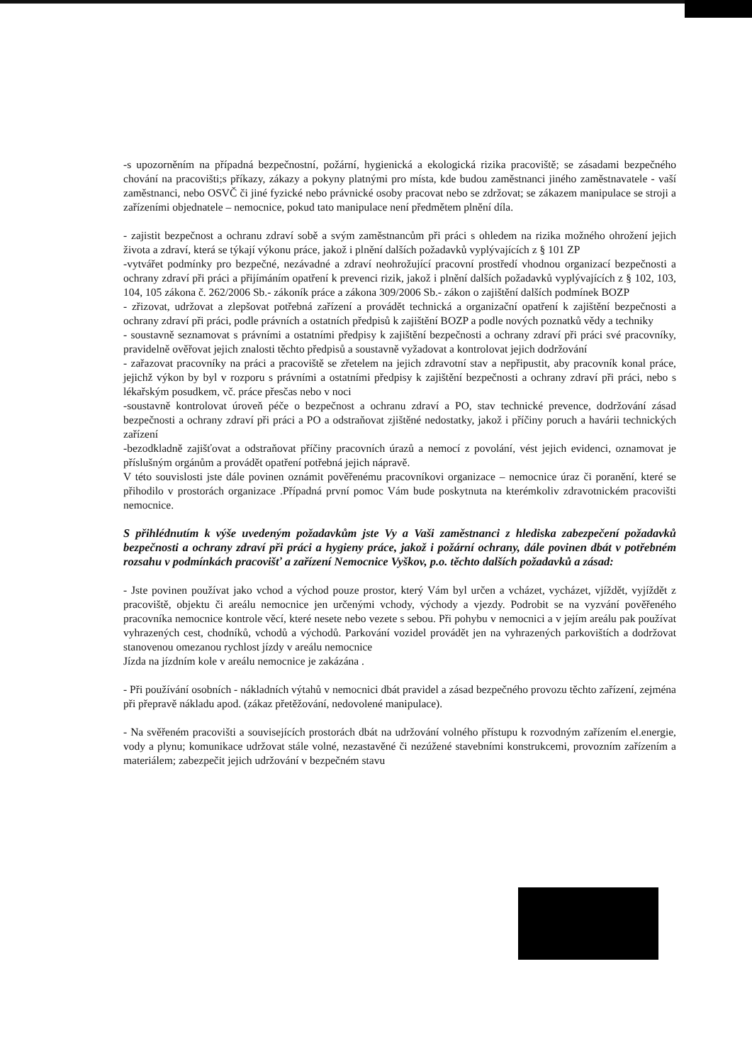-s upozorněním na případná bezpečnostní, požární, hygienická a ekologická rizika pracoviště; se zásadami bezpečného chování na pracovišti;s příkazy, zákazy a pokyny platnými pro místa, kde budou zaměstnanci jiného zaměstnavatele - vaší zaměstnanci, nebo OSVČ či jiné fyzické nebo právnické osoby pracovat nebo se zdržovat; se zákazem manipulace se stroji a zařízeními objednatele – nemocnice, pokud tato manipulace není předmětem plnění díla.
- zajistit bezpečnost a ochranu zdraví sobě a svým zaměstnancům při práci s ohledem na rizika možného ohrožení jejich života a zdraví, která se týkají výkonu práce, jakož i plnění dalších požadavků vyplývajících z § 101 ZP
-vytvářet podmínky pro bezpečné, nezávadné a zdraví neohrožující pracovní prostředí vhodnou organizací bezpečnosti a ochrany zdraví při práci a přijímáním opatření k prevenci rizik, jakož i plnění dalších požadavků vyplývajících z § 102, 103, 104, 105 zákona č. 262/2006 Sb.- zákoník práce a zákona 309/2006 Sb.- zákon o zajištění dalších podmínek BOZP
- zřizovat, udržovat a zlepšovat potřebná zařízení a provádět technická a organizační opatření k zajištění bezpečnosti a ochrany zdraví při práci, podle právních a ostatních předpisů k zajištění BOZP a podle nových poznatků vědy a techniky
- soustavně seznamovat s právními a ostatními předpisy k zajištění bezpečnosti a ochrany zdraví při práci své pracovníky, pravidelně ověřovat jejich znalosti těchto předpisů a soustavně vyžadovat a kontrolovat jejich dodržování
- zařazovat pracovníky na práci a pracoviště se zřetelem na jejich zdravotní stav a nepřipustit, aby pracovník konal práce, jejichž výkon by byl v rozporu s právními a ostatními předpisy k zajištění bezpečnosti a ochrany zdraví při práci, nebo s lékařským posudkem, vč. práce přesčas nebo v noci
-soustavně kontrolovat úroveň péče o bezpečnost a ochranu zdraví a PO, stav technické prevence, dodržování zásad bezpečnosti a ochrany zdraví při práci a PO a odstraňovat zjištěné nedostatky, jakož i příčiny poruch a havárii technických zařízení
-bezodkladně zajišťovat a odstraňovat příčiny pracovních úrazů a nemocí z povolání, vést jejich evidenci, oznamovat je příslušným orgánům a provádět opatření potřebná jejich nápravě.
V této souvislosti jste dále povinen oznámit pověřenému pracovníkovi organizace – nemocnice úraz či poranění, které se přihodilo v prostorách organizace .Případná první pomoc Vám bude poskytnuta na kterémkoliv zdravotnickém pracovišti nemocnice.
S přihlédnutím k výše uvedeným požadavkům jste Vy a Vaši zaměstnanci z hlediska zabezpečení požadavků bezpečnosti a ochrany zdraví při práci a hygieny práce, jakož i požární ochrany, dále povinen dbát v potřebném rozsahu v podmínkách pracovišť a zařízení Nemocnice Vyškov, p.o. těchto dalších požadavků a zásad:
- Jste povinen používat jako vchod a východ pouze prostor, který Vám byl určen a vcházet, vycházet, vjíždět, vyjíždět z pracoviště, objektu či areálu nemocnice jen určenými vchody, východy a vjezdy. Podrobit se na vyzvání pověřeného pracovníka nemocnice kontrole věcí, které nesete nebo vezete s sebou. Při pohybu v nemocnici a v jejím areálu pak používat vyhrazených cest, chodníků, vchodů a východů. Parkování vozidel provádět jen na vyhrazených parkovištích a dodržovat stanovenou omezanou rychlost jízdy v areálu nemocnice
Jízda na jízdním kole v areálu nemocnice je zakázána .
- Při používání osobních - nákladních výtahů v nemocnici dbát pravidel a zásad bezpečného provozu těchto zařízení, zejména při přepravě nákladu apod. (zákaz přetěžování, nedovolené manipulace).
- Na svěřeném pracovišti a souvisejících prostorách dbát na udržování volného přístupu k rozvodným zařízením el.energie, vody a plynu; komunikace udržovat stále volné, nezastavěné či nezúžené stavebními konstrukcemi, provozním zařízením a materiálem; zabezpečit jejich udržování v bezpečném stavu